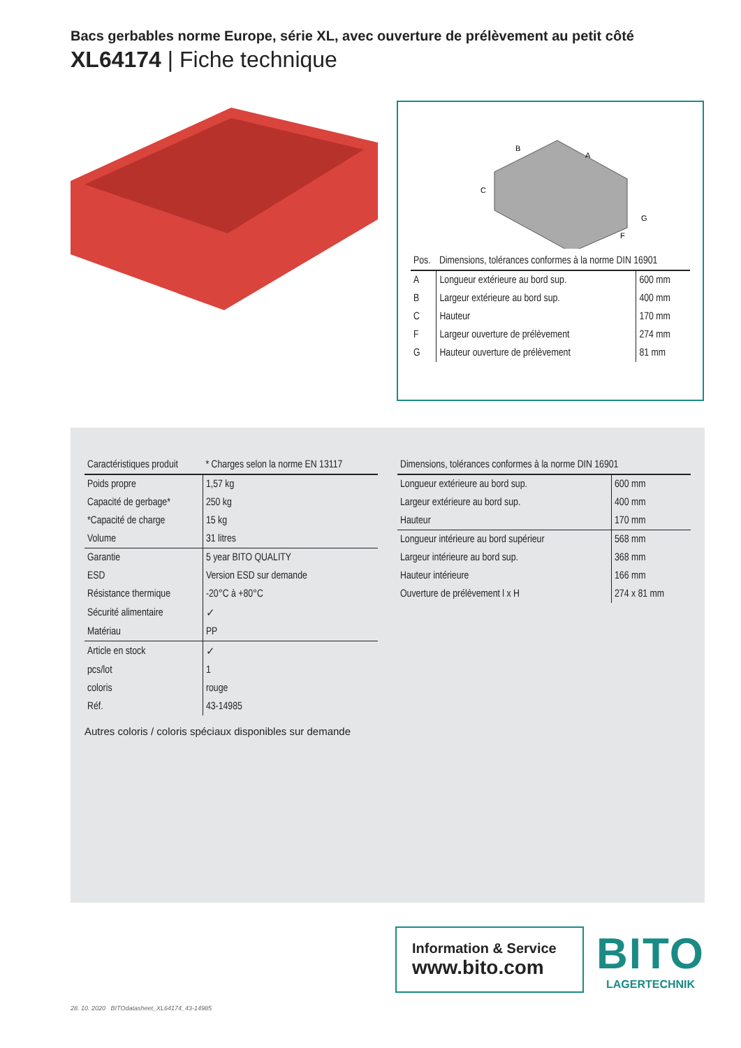Bacs gerbables norme Europe, série XL, avec ouverture de prélèvement au petit côté
XL64174 | Fiche technique
B
A
C
G
F
| Pos. | Dimensions, tolérances conformes à la norme DIN 16901 | |
| --- | --- | --- |
| A | Longueur extérieure au bord sup. | 600 mm |
| B | Largeur extérieure au bord sup. | 400 mm |
| C | Hauteur | 170 mm |
| F | Largeur ouverture de prélèvement | 274 mm |
| G | Hauteur ouverture de prélèvement | 81 mm |
| Caractéristiques produit | * Charges selon la norme EN 13117 |
| --- | --- |
| Poids propre | 1,57 kg |
| Capacité de gerbage* | 250 kg |
| *Capacité de charge | 15 kg |
| Volume | 31 litres |
| Garantie | 5 year BITO QUALITY |
| ESD | Version ESD sur demande |
| Résistance thermique | -20°C à +80°C |
| Sécurité alimentaire | ✓ |
| Matériau | PP |
| Article en stock | ✓ |
| pcs/lot | 1 |
| coloris | rouge |
| Réf. | 43-14985 |
Autres coloris / coloris spéciaux disponibles sur demande
| Dimensions, tolérances conformes à la norme DIN 16901 | |
| --- | --- |
| Longueur extérieure au bord sup. | 600 mm |
| Largeur extérieure au bord sup. | 400 mm |
| Hauteur | 170 mm |
| Longueur intérieure au bord supérieur | 568 mm |
| Largeur intérieure au bord sup. | 368 mm |
| Hauteur intérieure | 166 mm |
| Ouverture de prélèvement l x H | 274 x 81 mm |
Information & Service
www.bito.com
BITO
LAGERTECHNIK
28. 10. 2020 BITOdatasheet_XL64174_43-14985